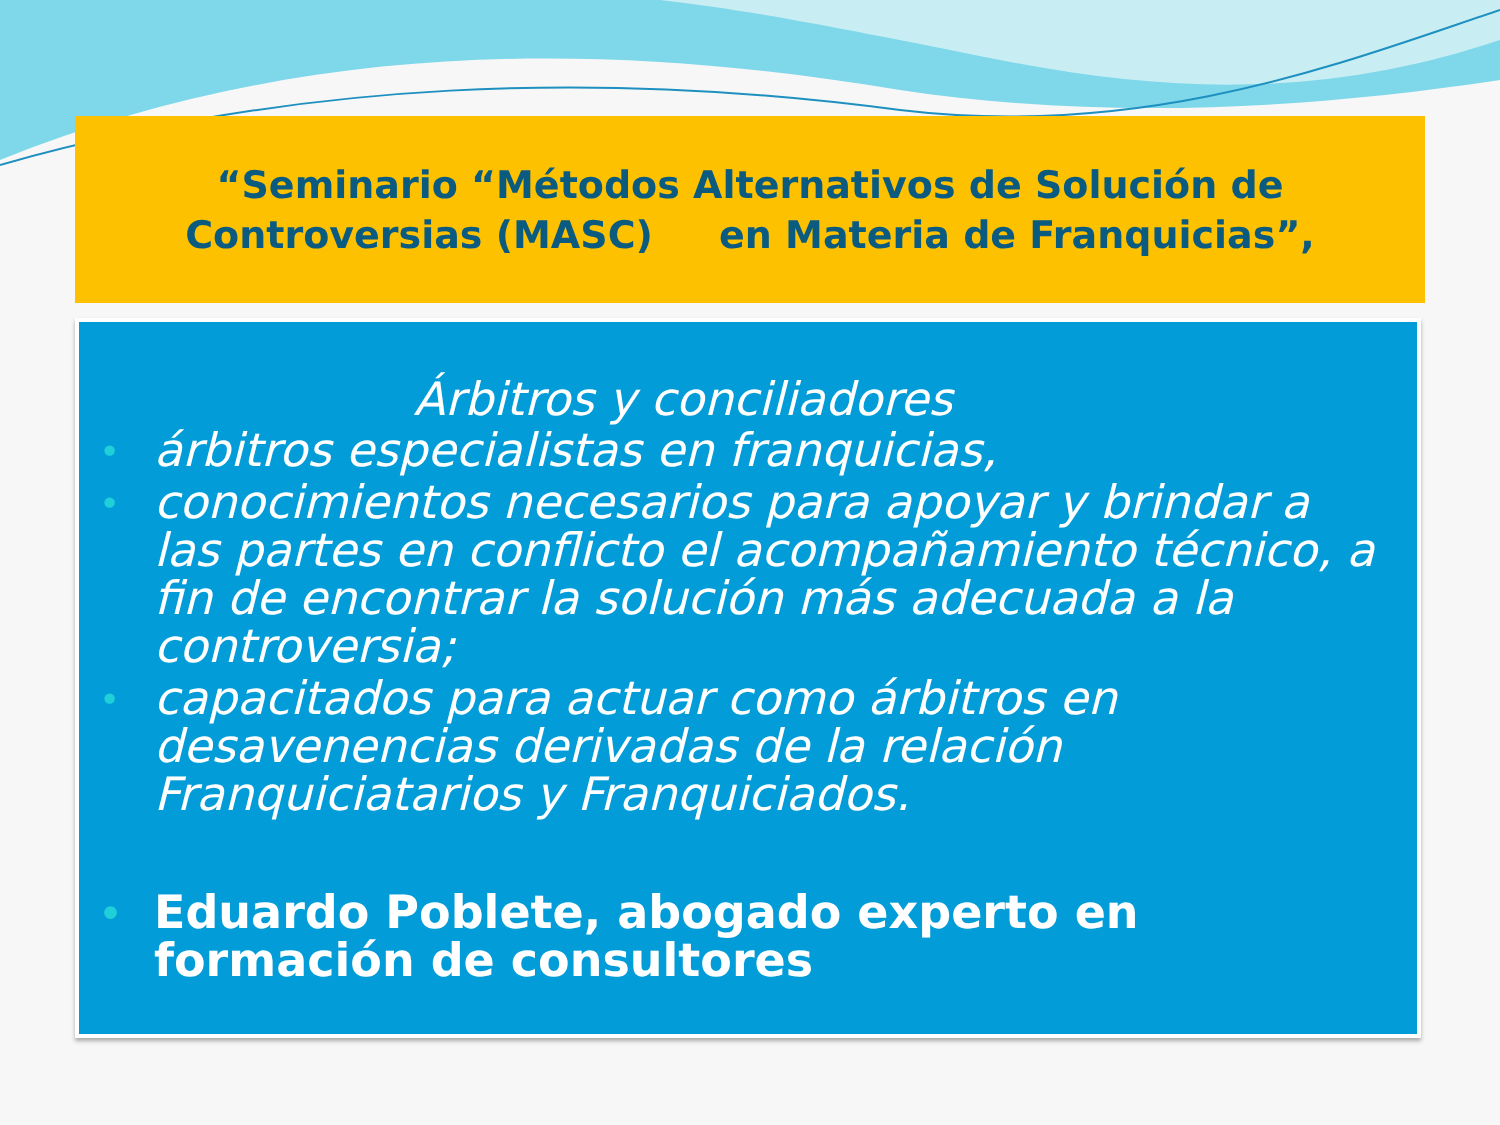“Seminario “Métodos Alternativos de Solución de
Controversias (MASC) en Materia de Franquicias”,
Árbitros y conciliadores
• árbitros especialistas en franquicias,
• conocimientos necesarios para apoyar y brindar a las partes en conflicto el acompañamiento técnico, a fin de encontrar la solución más adecuada a la controversia;
• capacitados para actuar como árbitros en desavenencias derivadas de la relación Franquiciatarios y Franquiciados.
• Eduardo Poblete, abogado experto en formación de consultores